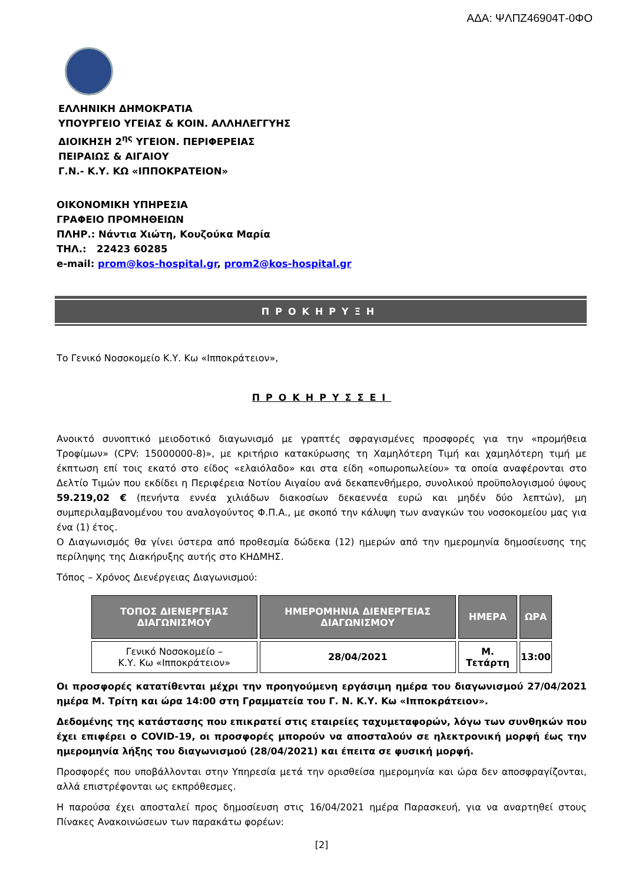ΑΔΑ: ΨΛΠΖ46904Τ-0ΦΟ
ΕΛΛΗΝΙΚΗ ΔΗΜΟΚΡΑΤΙΑ
ΥΠΟΥΡΓΕΙΟ ΥΓΕΙΑΣ & ΚΟΙΝ. ΑΛΛΗΛΕΓΓΥΗΣ
ΔΙΟΙΚΗΣΗ 2<sup>ης</sup> ΥΓΕΙΟΝ. ΠΕΡΙΦΕΡΕΙΑΣ
ΠΕΙΡΑΙΩΣ & ΑΙΓΑΙΟΥ
Γ.Ν.- Κ.Υ. ΚΩ «ΙΠΠΟΚΡΑΤΕΙΟΝ»
ΟΙΚΟΝΟΜΙΚΗ ΥΠΗΡΕΣΙΑ
ΓΡΑΦΕΙΟ ΠΡΟΜΗΘΕΙΩΝ
ΠΛΗΡ.: Νάντια Χιώτη, Κουζούκα Μαρία
ΤΗΛ.: 22423 60285
e-mail: prom@kos-hospital.gr, prom2@kos-hospital.gr
ΠΡΟΚΗΡΥΞΗ
Το Γενικό Νοσοκομείο Κ.Υ. Κω «Ιπποκράτειον»,
ΠΡΟΚΗΡΥΣΣΕΙ
Ανοικτό συνοπτικό μειοδοτικό διαγωνισμό με γραπτές σφραγισμένες προσφορές για την «προμήθεια Τροφίμων» (CPV: 15000000-8)», με κριτήριο κατακύρωσης τη Χαμηλότερη Τιμή και χαμηλότερη τιμή με έκπτωση επί τοις εκατό στο είδος «ελαιόλαδο» και στα είδη «οπωροπωλείου» τα οποία αναφέρονται στο Δελτίο Τιμών που εκδίδει η Περιφέρεια Νοτίου Αιγαίου ανά δεκαπενθήμερο, συνολικού προϋπολογισμού ύψους 59.219,02 € (πενήντα εννέα χιλιάδων διακοσίων δεκαεννέα ευρώ και μηδέν δύο λεπτών), μη συμπεριλαμβανομένου του αναλογούντος Φ.Π.Α., με σκοπό την κάλυψη των αναγκών του νοσοκομείου μας για ένα (1) έτος.
Ο Διαγωνισμός θα γίνει ύστερα από προθεσμία δώδεκα (12) ημερών από την ημερομηνία δημοσίευσης της περίληψης της Διακήρυξης αυτής στο ΚΗΔΜΗΣ.
Τόπος – Χρόνος Διενέργειας Διαγωνισμού:
| ΤΟΠΟΣ ΔΙΕΝΕΡΓΕΙΑΣ ΔΙΑΓΩΝΙΣΜΟΥ | ΗΜΕΡΟΜΗΝΙΑ ΔΙΕΝΕΡΓΕΙΑΣ ΔΙΑΓΩΝΙΣΜΟΥ | ΗΜΕΡΑ | ΩΡΑ |
| --- | --- | --- | --- |
| Γενικό Νοσοκομείο – Κ.Υ. Κω «Ιπποκράτειον» | 28/04/2021 | Μ. Τετάρτη | 13:00 |
Οι προσφορές κατατίθενται μέχρι την προηγούμενη εργάσιμη ημέρα του διαγωνισμού 27/04/2021 ημέρα Μ. Τρίτη και ώρα 14:00 στη Γραμματεία του Γ. Ν. Κ.Υ. Κω «Ιπποκράτειον».
Δεδομένης της κατάστασης που επικρατεί στις εταιρείες ταχυμεταφορών, λόγω των συνθηκών που έχει επιφέρει ο COVID-19, οι προσφορές μπορούν να αποσταλούν σε ηλεκτρονική μορφή έως την ημερομηνία λήξης του διαγωνισμού (28/04/2021) και έπειτα σε φυσική μορφή.
Προσφορές που υποβάλλονται στην Υπηρεσία μετά την ορισθείσα ημερομηνία και ώρα δεν αποσφραγίζονται, αλλά επιστρέφονται ως εκπρόθεσμες.
Η παρούσα έχει αποσταλεί προς δημοσίευση στις 16/04/2021 ημέρα Παρασκευή, για να αναρτηθεί στους Πίνακες Ανακοινώσεων των παρακάτω φορέων:
[2]